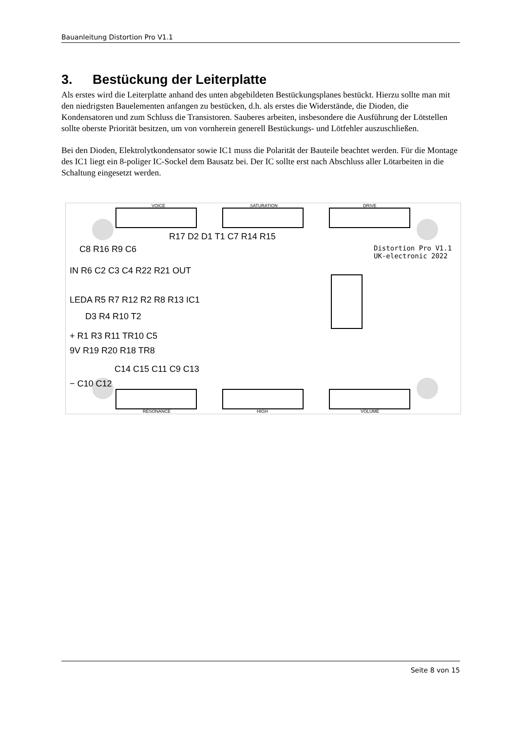Bauanleitung Distortion Pro V1.1
3. Bestückung der Leiterplatte
Als erstes wird die Leiterplatte anhand des unten abgebildeten Bestückungsplanes bestückt. Hierzu sollte man mit den niedrigsten Bauelementen anfangen zu bestücken, d.h. als erstes die Widerstände, die Dioden, die Kondensatoren und zum Schluss die Transistoren. Sauberes arbeiten, insbesondere die Ausführung der Lötstellen sollte oberste Priorität besitzen, um von vornherein generell Bestückungs- und Lötfehler auszuschließen.
Bei den Dioden, Elektrolytkondensator sowie IC1 muss die Polarität der Bauteile beachtet werden. Für die Montage des IC1 liegt ein 8-poliger IC-Sockel dem Bausatz bei. Der IC sollte erst nach Abschluss aller Lötarbeiten in die Schaltung eingesetzt werden.
VOICE SATURATION DRIVE
Distortion Pro V1.1
UK-electronic 2022
R17 D2 D1 T1 C7 R14 R15
C8 R16 R9 C6
IN R6 C2 C3 C4 R22 R21 OUT
LEDA R5 R7 R12 R2 R8 R13 IC1
D3 R4 R10 T2
+ R1 R3 R11 TR10 C5
9V R19 R20 R18 TR8
C14 C15 C11 C9 C13
− C10 C12
RESONANCE HIGH VOLUME
Seite 8 von 15